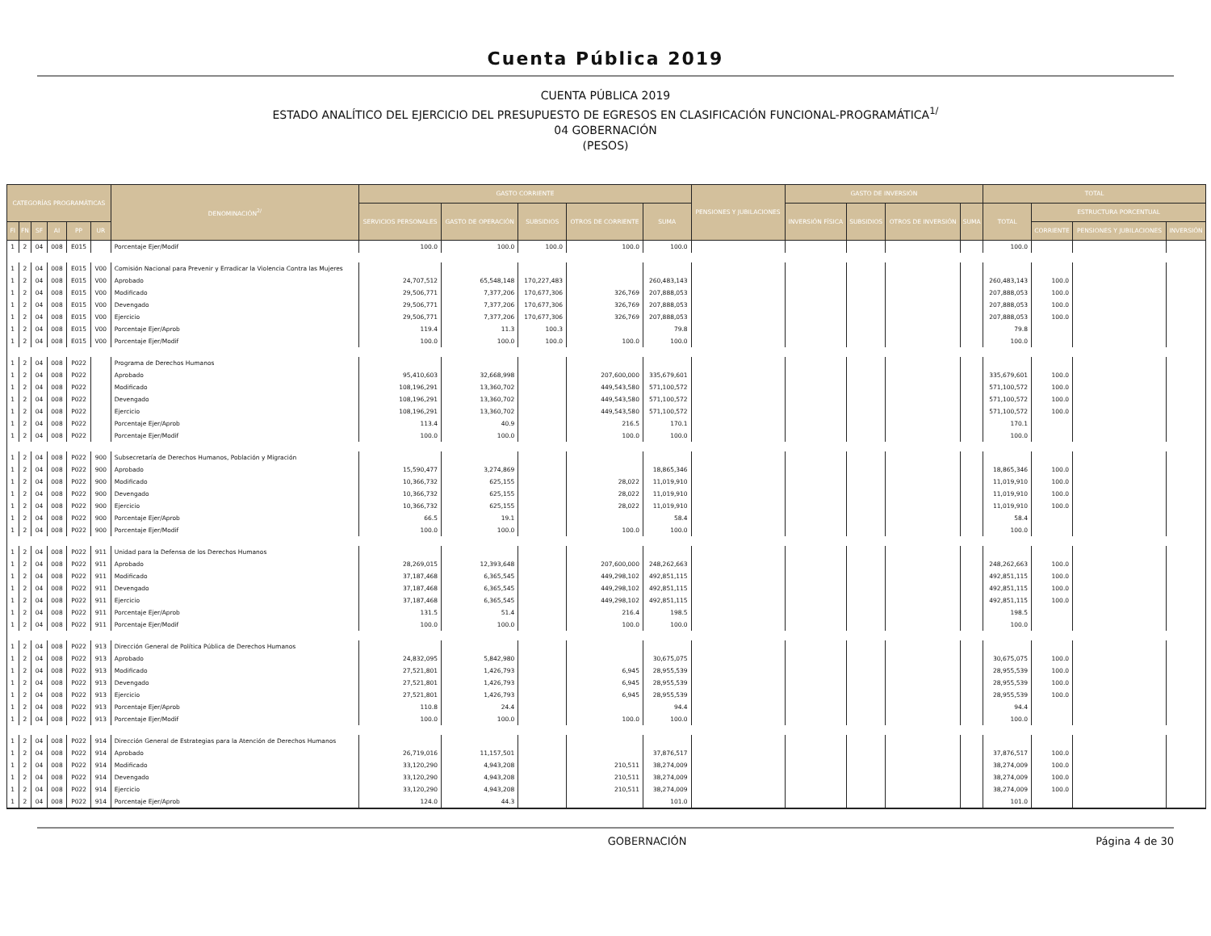Cuenta Pública 2019
CUENTA PÚBLICA 2019
ESTADO ANALÍTICO DEL EJERCICIO DEL PRESUPUESTO DE EGRESOS EN CLASIFICACIÓN FUNCIONAL-PROGRAMÁTICA<sup>1/</sup>
04 GOBERNACIÓN
(PESOS)
| CATEGORÍAS PROGRAMÁTICAS | | | | | | DENOMINACIÓN<sup>2/</sup> | GASTO CORRIENTE | | | | | PENSIONES Y JUBILACIONES | GASTO DE INVERSIÓN | | | | TOTAL | | | |
| --- | --- | --- | --- | --- | --- | --- | --- | --- | --- | --- | --- | --- | --- | --- | --- | --- | --- | --- | --- | --- |
| | | | | | | | SERVICIOS PERSONALES | GASTO DE OPERACIÓN | SUBSIDIOS | OTROS DE CORRIENTE | SUMA | | INVERSIÓN FÍSICA | SUBSIDIOS | OTROS DE INVERSIÓN | SUMA | TOTAL | ESTRUCTURA PORCENTUAL | | |
| FI | FN | SF | AI | PP | UR | | | | | | | | | | | | | CORRIENTE | PENSIONES Y JUBILACIONES | INVERSIÓN |
| 1 | 2 | 04 | 008 | E015 | | Porcentaje Ejer/Modif | 100.0 | 100.0 | 100.0 | 100.0 | 100.0 | | | | | | 100.0 | | | |
| 1 | 2 | 04 | 008 | E015 | V00 | Comisión Nacional para Prevenir y Erradicar la Violencia Contra las Mujeres | | | | | | | | | | | | | | |
| 1 | 2 | 04 | 008 | E015 | V00 | Aprobado | 24,707,512 | 65,548,148 | 170,227,483 | | 260,483,143 | | | | | | 260,483,143 | 100.0 | | |
| 1 | 2 | 04 | 008 | E015 | V00 | Modificado | 29,506,771 | 7,377,206 | 170,677,306 | 326,769 | 207,888,053 | | | | | | 207,888,053 | 100.0 | | |
| 1 | 2 | 04 | 008 | E015 | V00 | Devengado | 29,506,771 | 7,377,206 | 170,677,306 | 326,769 | 207,888,053 | | | | | | 207,888,053 | 100.0 | | |
| 1 | 2 | 04 | 008 | E015 | V00 | Ejercicio | 29,506,771 | 7,377,206 | 170,677,306 | 326,769 | 207,888,053 | | | | | | 207,888,053 | 100.0 | | |
| 1 | 2 | 04 | 008 | E015 | V00 | Porcentaje Ejer/Aprob | 119.4 | 11.3 | 100.3 | | 79.8 | | | | | | 79.8 | | | |
| 1 | 2 | 04 | 008 | E015 | V00 | Porcentaje Ejer/Modif | 100.0 | 100.0 | 100.0 | 100.0 | 100.0 | | | | | | 100.0 | | | |
| 1 | 2 | 04 | 008 | P022 | | Programa de Derechos Humanos | | | | | | | | | | | | | | |
| 1 | 2 | 04 | 008 | P022 | | Aprobado | 95,410,603 | 32,668,998 | | 207,600,000 | 335,679,601 | | | | | | 335,679,601 | 100.0 | | |
| 1 | 2 | 04 | 008 | P022 | | Modificado | 108,196,291 | 13,360,702 | | 449,543,580 | 571,100,572 | | | | | | 571,100,572 | 100.0 | | |
| 1 | 2 | 04 | 008 | P022 | | Devengado | 108,196,291 | 13,360,702 | | 449,543,580 | 571,100,572 | | | | | | 571,100,572 | 100.0 | | |
| 1 | 2 | 04 | 008 | P022 | | Ejercicio | 108,196,291 | 13,360,702 | | 449,543,580 | 571,100,572 | | | | | | 571,100,572 | 100.0 | | |
| 1 | 2 | 04 | 008 | P022 | | Porcentaje Ejer/Aprob | 113.4 | 40.9 | | 216.5 | 170.1 | | | | | | 170.1 | | | |
| 1 | 2 | 04 | 008 | P022 | | Porcentaje Ejer/Modif | 100.0 | 100.0 | | 100.0 | 100.0 | | | | | | 100.0 | | | |
| 1 | 2 | 04 | 008 | P022 | 900 | Subsecretaría de Derechos Humanos, Población y Migración | | | | | | | | | | | | | | |
| 1 | 2 | 04 | 008 | P022 | 900 | Aprobado | 15,590,477 | 3,274,869 | | | 18,865,346 | | | | | | 18,865,346 | 100.0 | | |
| 1 | 2 | 04 | 008 | P022 | 900 | Modificado | 10,366,732 | 625,155 | | 28,022 | 11,019,910 | | | | | | 11,019,910 | 100.0 | | |
| 1 | 2 | 04 | 008 | P022 | 900 | Devengado | 10,366,732 | 625,155 | | 28,022 | 11,019,910 | | | | | | 11,019,910 | 100.0 | | |
| 1 | 2 | 04 | 008 | P022 | 900 | Ejercicio | 10,366,732 | 625,155 | | 28,022 | 11,019,910 | | | | | | 11,019,910 | 100.0 | | |
| 1 | 2 | 04 | 008 | P022 | 900 | Porcentaje Ejer/Aprob | 66.5 | 19.1 | | | 58.4 | | | | | | 58.4 | | | |
| 1 | 2 | 04 | 008 | P022 | 900 | Porcentaje Ejer/Modif | 100.0 | 100.0 | | 100.0 | 100.0 | | | | | | 100.0 | | | |
| 1 | 2 | 04 | 008 | P022 | 911 | Unidad para la Defensa de los Derechos Humanos | | | | | | | | | | | | | | |
| 1 | 2 | 04 | 008 | P022 | 911 | Aprobado | 28,269,015 | 12,393,648 | | 207,600,000 | 248,262,663 | | | | | | 248,262,663 | 100.0 | | |
| 1 | 2 | 04 | 008 | P022 | 911 | Modificado | 37,187,468 | 6,365,545 | | 449,298,102 | 492,851,115 | | | | | | 492,851,115 | 100.0 | | |
| 1 | 2 | 04 | 008 | P022 | 911 | Devengado | 37,187,468 | 6,365,545 | | 449,298,102 | 492,851,115 | | | | | | 492,851,115 | 100.0 | | |
| 1 | 2 | 04 | 008 | P022 | 911 | Ejercicio | 37,187,468 | 6,365,545 | | 449,298,102 | 492,851,115 | | | | | | 492,851,115 | 100.0 | | |
| 1 | 2 | 04 | 008 | P022 | 911 | Porcentaje Ejer/Aprob | 131.5 | 51.4 | | 216.4 | 198.5 | | | | | | 198.5 | | | |
| 1 | 2 | 04 | 008 | P022 | 911 | Porcentaje Ejer/Modif | 100.0 | 100.0 | | 100.0 | 100.0 | | | | | | 100.0 | | | |
| 1 | 2 | 04 | 008 | P022 | 913 | Dirección General de Política Pública de Derechos Humanos | | | | | | | | | | | | | | |
| 1 | 2 | 04 | 008 | P022 | 913 | Aprobado | 24,832,095 | 5,842,980 | | | 30,675,075 | | | | | | 30,675,075 | 100.0 | | |
| 1 | 2 | 04 | 008 | P022 | 913 | Modificado | 27,521,801 | 1,426,793 | | 6,945 | 28,955,539 | | | | | | 28,955,539 | 100.0 | | |
| 1 | 2 | 04 | 008 | P022 | 913 | Devengado | 27,521,801 | 1,426,793 | | 6,945 | 28,955,539 | | | | | | 28,955,539 | 100.0 | | |
| 1 | 2 | 04 | 008 | P022 | 913 | Ejercicio | 27,521,801 | 1,426,793 | | 6,945 | 28,955,539 | | | | | | 28,955,539 | 100.0 | | |
| 1 | 2 | 04 | 008 | P022 | 913 | Porcentaje Ejer/Aprob | 110.8 | 24.4 | | | 94.4 | | | | | | 94.4 | | | |
| 1 | 2 | 04 | 008 | P022 | 913 | Porcentaje Ejer/Modif | 100.0 | 100.0 | | 100.0 | 100.0 | | | | | | 100.0 | | | |
| 1 | 2 | 04 | 008 | P022 | 914 | Dirección General de Estrategias para la Atención de Derechos Humanos | | | | | | | | | | | | | | |
| 1 | 2 | 04 | 008 | P022 | 914 | Aprobado | 26,719,016 | 11,157,501 | | | 37,876,517 | | | | | | 37,876,517 | 100.0 | | |
| 1 | 2 | 04 | 008 | P022 | 914 | Modificado | 33,120,290 | 4,943,208 | | 210,511 | 38,274,009 | | | | | | 38,274,009 | 100.0 | | |
| 1 | 2 | 04 | 008 | P022 | 914 | Devengado | 33,120,290 | 4,943,208 | | 210,511 | 38,274,009 | | | | | | 38,274,009 | 100.0 | | |
| 1 | 2 | 04 | 008 | P022 | 914 | Ejercicio | 33,120,290 | 4,943,208 | | 210,511 | 38,274,009 | | | | | | 38,274,009 | 100.0 | | |
| 1 | 2 | 04 | 008 | P022 | 914 | Porcentaje Ejer/Aprob | 124.0 | 44.3 | | | 101.0 | | | | | | 101.0 | | | |
GOBERNACIÓN Página 4 de 30